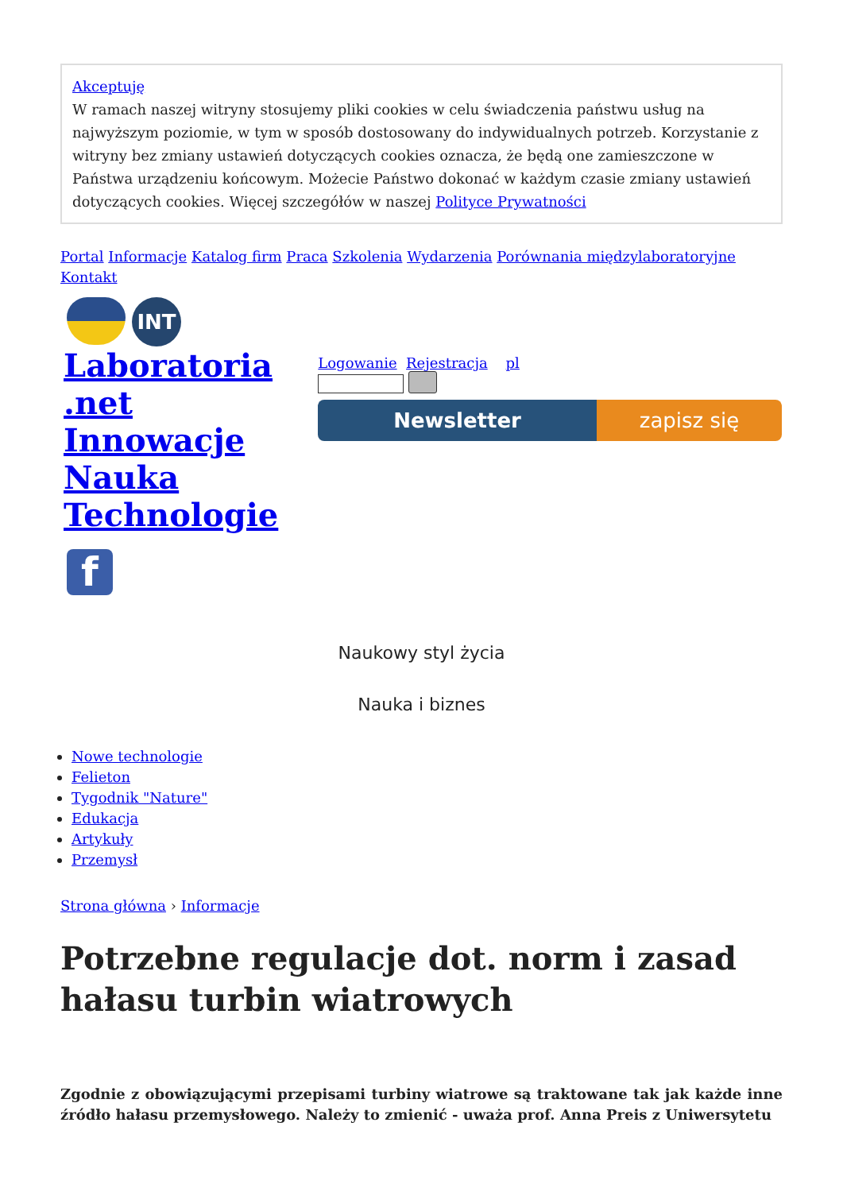Akceptuję
W ramach naszej witryny stosujemy pliki cookies w celu świadczenia państwu usług na najwyższym poziomie, w tym w sposób dostosowany do indywidualnych potrzeb. Korzystanie z witryny bez zmiany ustawień dotyczących cookies oznacza, że będą one zamieszczone w Państwa urządzeniu końcowym. Możecie Państwo dokonać w każdym czasie zmiany ustawień dotyczących cookies. Więcej szczegółów w naszej Polityce Prywatności
Portal Informacje Katalog firm Praca Szkolenia Wydarzenia Porównania międzylaboratoryjne Kontakt
INT
Laboratoria
.net
Innowacje
Nauka
Technologie
f
Logowanie Rejestracja pl
Newsletter zapisz się
Naukowy styl życia
Nauka i biznes
Nowe technologie
Felieton
Tygodnik "Nature"
Edukacja
Artykuły
Przemysł
Strona główna › Informacje
Potrzebne regulacje dot. norm i zasad hałasu turbin wiatrowych
Zgodnie z obowiązującymi przepisami turbiny wiatrowe są traktowane tak jak każde inne źródło hałasu przemysłowego. Należy to zmienić - uważa prof. Anna Preis z Uniwersytetu